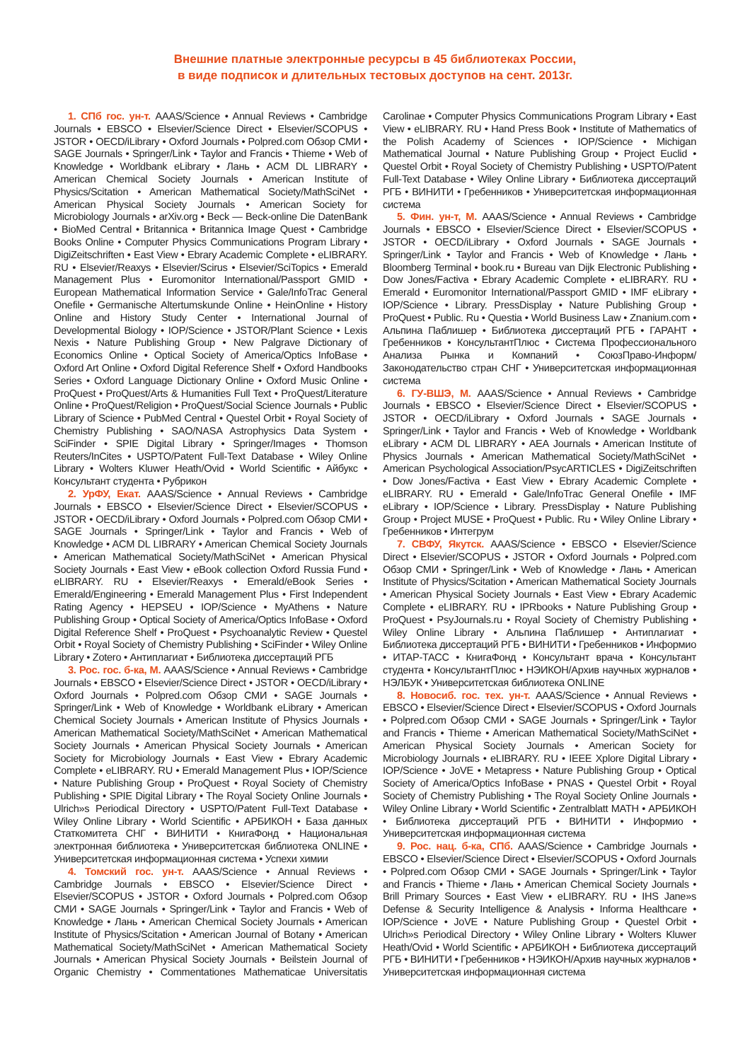Внешние платные электронные ресурсы в 45 библиотеках России,
в виде подписок и длительных тестовых доступов на сент. 2013г.
1. СПб гос. ун-т. AAAS/Science • Annual Reviews • Cambridge Journals • EBSCO • Elsevier/Science Direct • Elsevier/SCOPUS • JSTOR • OECD/iLibrary • Oxford Journals • Polpred.com Обзор СМИ • SAGE Journals • Springer/Link • Taylor and Francis • Thieme • Web of Knowledge • Worldbank eLibrary • Лань • ACM DL LIBRARY • American Chemical Society Journals • American Institute of Physics/Scitation • American Mathematical Society/MathSciNet • American Physical Society Journals • American Society for Microbiology Journals • arXiv.org • Beck — Beck-online Die DatenBank • BioMed Central • Britannica • Britannica Image Quest • Cambridge Books Online • Computer Physics Communications Program Library • DigiZeitschriften • East View • Ebrary Academic Complete • eLIBRARY. RU • Elsevier/Reaxys • Elsevier/Scirus • Elsevier/SciTopics • Emerald Management Plus • Euromonitor International/Passport GMID • European Mathematical Information Service • Gale/InfoTrac General Onefile • Germanische Altertumskunde Online • HeinOnline • History Online and History Study Center • International Journal of Developmental Biology • IOP/Science • JSTOR/Plant Science • Lexis Nexis • Nature Publishing Group • New Palgrave Dictionary of Economics Online • Optical Society of America/Optics InfoBase • Oxford Art Online • Oxford Digital Reference Shelf • Oxford Handbooks Series • Oxford Language Dictionary Online • Oxford Music Online • ProQuest • ProQuest/Arts & Humanities Full Text • ProQuest/Literature Online • ProQuest/Religion • ProQuest/Social Science Journals • Public Library of Science • PubMed Central • Questel Orbit • Royal Society of Chemistry Publishing • SAO/NASA Astrophysics Data System • SciFinder • SPIE Digital Library • Springer/Images • Thomson Reuters/InCites • USPTO/Patent Full-Text Database • Wiley Online Library • Wolters Kluwer Heath/Ovid • World Scientific • Айбукс • Консультант студента • Рубрикон
2. УрФУ, Екат. AAAS/Science • Annual Reviews • Cambridge Journals • EBSCO • Elsevier/Science Direct • Elsevier/SCOPUS • JSTOR • OECD/iLibrary • Oxford Journals • Polpred.com Обзор СМИ • SAGE Journals • Springer/Link • Taylor and Francis • Web of Knowledge • ACM DL LIBRARY • American Chemical Society Journals • American Mathematical Society/MathSciNet • American Physical Society Journals • East View • eBook collection Oxford Russia Fund • eLIBRARY. RU • Elsevier/Reaxys • Emerald/eBook Series • Emerald/Engineering • Emerald Management Plus • First Independent Rating Agency • HEPSEU • IOP/Science • MyAthens • Nature Publishing Group • Optical Society of America/Optics InfoBase • Oxford Digital Reference Shelf • ProQuest • Psychoanalytic Review • Questel Orbit • Royal Society of Chemistry Publishing • SciFinder • Wiley Online Library • Zotero • Антиплагиат • Библиотека диссертаций РГБ
3. Рос. гос. б-ка, М. AAAS/Science • Annual Reviews • Cambridge Journals • EBSCO • Elsevier/Science Direct • JSTOR • OECD/iLibrary • Oxford Journals • Polpred.com Обзор СМИ • SAGE Journals • Springer/Link • Web of Knowledge • Worldbank eLibrary • American Chemical Society Journals • American Institute of Physics Journals • American Mathematical Society/MathSciNet • American Mathematical Society Journals • American Physical Society Journals • American Society for Microbiology Journals • East View • Ebrary Academic Complete • eLIBRARY. RU • Emerald Management Plus • IOP/Science • Nature Publishing Group • ProQuest • Royal Society of Chemistry Publishing • SPIE Digital Library • The Royal Society Online Journals • Ulrich»s Periodical Directory • USPTO/Patent Full-Text Database • Wiley Online Library • World Scientific • АРБИКОН • База данных Статкомитета СНГ • ВИНИТИ • КнигаФонд • Национальная электронная библиотека • Университетская библиотека ONLINE • Университетская информационная система • Успехи химии
4. Томский гос. ун-т. AAAS/Science • Annual Reviews • Cambridge Journals • EBSCO • Elsevier/Science Direct • Elsevier/SCOPUS • JSTOR • Oxford Journals • Polpred.com Обзор СМИ • SAGE Journals • Springer/Link • Taylor and Francis • Web of Knowledge • Лань • American Chemical Society Journals • American Institute of Physics/Scitation • American Journal of Botany • American Mathematical Society/MathSciNet • American Mathematical Society Journals • American Physical Society Journals • Beilstein Journal of Organic Chemistry • Commentationes Mathematicae Universitatis Carolinae • Computer Physics Communications Program Library • East View • eLIBRARY. RU • Hand Press Book • Institute of Mathematics of the Polish Academy of Sciences • IOP/Science • Michigan Mathematical Journal • Nature Publishing Group • Project Euclid • Questel Orbit • Royal Society of Chemistry Publishing • USPTO/Patent Full-Text Database • Wiley Online Library • Библиотека диссертаций РГБ • ВИНИТИ • Гребенников • Университетская информационная система
5. Фин. ун-т, М. AAAS/Science • Annual Reviews • Cambridge Journals • EBSCO • Elsevier/Science Direct • Elsevier/SCOPUS • JSTOR • OECD/iLibrary • Oxford Journals • SAGE Journals • Springer/Link • Taylor and Francis • Web of Knowledge • Лань • Bloomberg Terminal • book.ru • Bureau van Dijk Electronic Publishing • Dow Jones/Factiva • Ebrary Academic Complete • eLIBRARY. RU • Emerald • Euromonitor International/Passport GMID • IMF eLibrary • IOP/Science • Library. PressDisplay • Nature Publishing Group • ProQuest • Public. Ru • Questia • World Business Law • Znanium.com • Альпина Паблишер • Библиотека диссертаций РГБ • ГАРАНТ • Гребенников • КонсультантПлюс • Система Профессионального Анализа Рынка и Компаний • СоюзПраво-Информ/Законодательство стран СНГ • Университетская информационная система
6. ГУ-ВШЭ, М. AAAS/Science • Annual Reviews • Cambridge Journals • EBSCO • Elsevier/Science Direct • Elsevier/SCOPUS • JSTOR • OECD/iLibrary • Oxford Journals • SAGE Journals • Springer/Link • Taylor and Francis • Web of Knowledge • Worldbank eLibrary • ACM DL LIBRARY • AEA Journals • American Institute of Physics Journals • American Mathematical Society/MathSciNet • American Psychological Association/PsycARTICLES • DigiZeitschriften • Dow Jones/Factiva • East View • Ebrary Academic Complete • eLIBRARY. RU • Emerald • Gale/InfoTrac General Onefile • IMF eLibrary • IOP/Science • Library. PressDisplay • Nature Publishing Group • Project MUSE • ProQuest • Public. Ru • Wiley Online Library • Гребенников • Интегрум
7. СВФУ, Якутск. AAAS/Science • EBSCO • Elsevier/Science Direct • Elsevier/SCOPUS • JSTOR • Oxford Journals • Polpred.com Обзор СМИ • Springer/Link • Web of Knowledge • Лань • American Institute of Physics/Scitation • American Mathematical Society Journals • American Physical Society Journals • East View • Ebrary Academic Complete • eLIBRARY. RU • IPRbooks • Nature Publishing Group • ProQuest • PsyJournals.ru • Royal Society of Chemistry Publishing • Wiley Online Library • Альпина Паблишер • Антиплагиат • Библиотека диссертаций РГБ • ВИНИТИ • Гребенников • Информио • ИТАР-ТАСС • КнигаФонд • Консультант врача • Консультант студента • КонсультантПлюс • НЭИКОН/Архив научных журналов • НЭЛБУК • Университетская библиотека ONLINE
8. Новосиб. гос. тех. ун-т. AAAS/Science • Annual Reviews • EBSCO • Elsevier/Science Direct • Elsevier/SCOPUS • Oxford Journals • Polpred.com Обзор СМИ • SAGE Journals • Springer/Link • Taylor and Francis • Thieme • American Mathematical Society/MathSciNet • American Physical Society Journals • American Society for Microbiology Journals • eLIBRARY. RU • IEEE Xplore Digital Library • IOP/Science • JoVE • Metapress • Nature Publishing Group • Optical Society of America/Optics InfoBase • PNAS • Questel Orbit • Royal Society of Chemistry Publishing • The Royal Society Online Journals • Wiley Online Library • World Scientific • Zentralblatt MATH • АРБИКОН • Библиотека диссертаций РГБ • ВИНИТИ • Информио • Университетская информационная система
9. Рос. нац. б-ка, СПб. AAAS/Science • Cambridge Journals • EBSCO • Elsevier/Science Direct • Elsevier/SCOPUS • Oxford Journals • Polpred.com Обзор СМИ • SAGE Journals • Springer/Link • Taylor and Francis • Thieme • Лань • American Chemical Society Journals • Brill Primary Sources • East View • eLIBRARY. RU • IHS Jane»s Defense & Security Intelligence & Analysis • Informa Healthcare • IOP/Science • JoVE • Nature Publishing Group • Questel Orbit • Ulrich»s Periodical Directory • Wiley Online Library • Wolters Kluwer Heath/Ovid • World Scientific • АРБИКОН • Библиотека диссертаций РГБ • ВИНИТИ • Гребенников • НЭИКОН/Архив научных журналов • Университетская информационная система